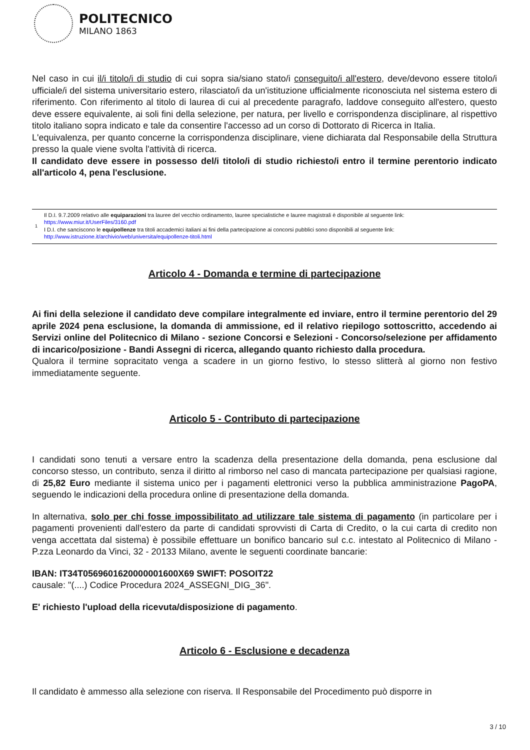POLITECNICO
MILANO 1863
Nel caso in cui il/i titolo/i di studio di cui sopra sia/siano stato/i conseguito/i all'estero, deve/devono essere titolo/i ufficiale/i del sistema universitario estero, rilasciato/i da un'istituzione ufficialmente riconosciuta nel sistema estero di riferimento. Con riferimento al titolo di laurea di cui al precedente paragrafo, laddove conseguito all'estero, questo deve essere equivalente, ai soli fini della selezione, per natura, per livello e corrispondenza disciplinare, al rispettivo titolo italiano sopra indicato e tale da consentire l'accesso ad un corso di Dottorato di Ricerca in Italia.
L'equivalenza, per quanto concerne la corrispondenza disciplinare, viene dichiarata dal Responsabile della Struttura presso la quale viene svolta l'attività di ricerca.
Il candidato deve essere in possesso del/i titolo/i di studio richiesto/i entro il termine perentorio indicato all'articolo 4, pena l'esclusione.
1
Il D.I. 9.7.2009 relativo alle equiparazioni tra lauree del vecchio ordinamento, lauree specialistiche e lauree magistrali è disponibile al seguente link:
https://www.miur.it/UserFiles/3160.pdf
I D.I. che sanciscono le equipollenze tra titoli accademici italiani ai fini della partecipazione ai concorsi pubblici sono disponibili al seguente link:
http://www.istruzione.it/archivio/web/universita/equipollenze-titoli.html
Articolo 4 - Domanda e termine di partecipazione
Ai fini della selezione il candidato deve compilare integralmente ed inviare, entro il termine perentorio del 29 aprile 2024 pena esclusione, la domanda di ammissione, ed il relativo riepilogo sottoscritto, accedendo ai Servizi online del Politecnico di Milano - sezione Concorsi e Selezioni - Concorso/selezione per affidamento di incarico/posizione - Bandi Assegni di ricerca, allegando quanto richiesto dalla procedura.
Qualora il termine sopracitato venga a scadere in un giorno festivo, lo stesso slitterà al giorno non festivo immediatamente seguente.
Articolo 5 - Contributo di partecipazione
I candidati sono tenuti a versare entro la scadenza della presentazione della domanda, pena esclusione dal concorso stesso, un contributo, senza il diritto al rimborso nel caso di mancata partecipazione per qualsiasi ragione, di 25,82 Euro mediante il sistema unico per i pagamenti elettronici verso la pubblica amministrazione PagoPA, seguendo le indicazioni della procedura online di presentazione della domanda.
In alternativa, solo per chi fosse impossibilitato ad utilizzare tale sistema di pagamento (in particolare per i pagamenti provenienti dall'estero da parte di candidati sprovvisti di Carta di Credito, o la cui carta di credito non venga accettata dal sistema) è possibile effettuare un bonifico bancario sul c.c. intestato al Politecnico di Milano - P.zza Leonardo da Vinci, 32 - 20133 Milano, avente le seguenti coordinate bancarie:
IBAN: IT34T0569601620000001600X69 SWIFT: POSOIT22
causale: "(....) Codice Procedura 2024_ASSEGNI_DIG_36".
E' richiesto l'upload della ricevuta/disposizione di pagamento.
Articolo 6 - Esclusione e decadenza
Il candidato è ammesso alla selezione con riserva. Il Responsabile del Procedimento può disporre in
3 / 10